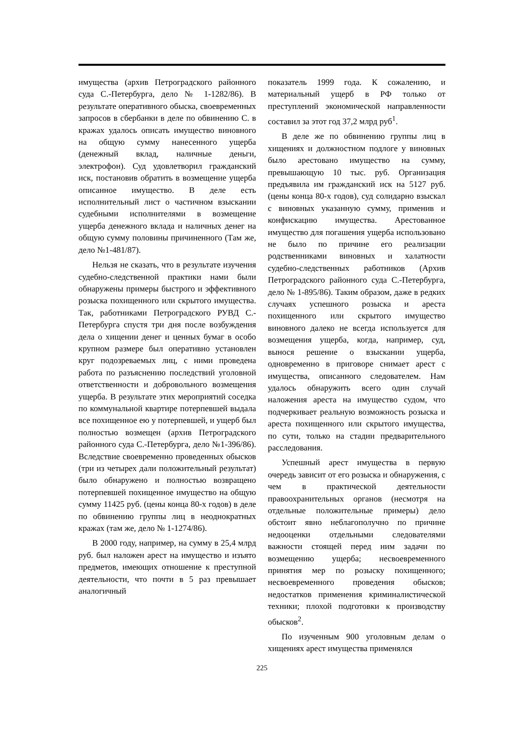имущества (архив Петроградского районного суда С.-Петербурга, дело № 1-1282/86). В результате оперативного обыска, своевременных запросов в сбербанки в деле по обвинению С. в кражах удалось описать имущество виновного на общую сумму нанесенного ущерба (денежный вклад, наличные деньги, электрофон). Суд удовлетворил гражданский иск, постановив обратить в возмещение ущерба описанное имущество. В деле есть исполнительный лист о частичном взыскании судебными исполнителями в возмещение ущерба денежного вклада и наличных денег на общую сумму половины причиненного (Там же, дело №1-481/87).
Нельзя не сказать, что в результате изучения судебно-следственной практики нами были обнаружены примеры быстрого и эффективного розыска похищенного или скрытого имущества. Так, работниками Петроградского РУВД С.-Петербурга спустя три дня после возбуждения дела о хищении денег и ценных бумаг в особо крупном размере был оперативно установлен круг подозреваемых лиц, с ними проведена работа по разъяснению последствий уголовной ответственности и добровольного возмещения ущерба. В результате этих мероприятий соседка по коммунальной квартире потерпевшей выдала все похищенное ею у потерпевшей, и ущерб был полностью возмещен (архив Петроградского районного суда С.-Петербурга, дело №1-396/86). Вследствие своевременно проведенных обысков (три из четырех дали положительный результат) было обнаружено и полностью возвращено потерпевшей похищенное имущество на общую сумму 11425 руб. (цены конца 80-х годов) в деле по обвинению группы лиц в неоднократных кражах (там же, дело № 1-1274/86).
В 2000 году, например, на сумму в 25,4 млрд руб. был наложен арест на имущество и изъято предметов, имеющих отношение к преступной деятельности, что почти в 5 раз превышает аналогичный
показатель 1999 года. К сожалению, и материальный ущерб в РФ только от преступлений экономической направленности составил за этот год 37,2 млрд руб<sup>1</sup>.
В деле же по обвинению группы лиц в хищениях и должностном подлоге у виновных было арестовано имущество на сумму, превышающую 10 тыс. руб. Организация предъявила им гражданский иск на 5127 руб. (цены конца 80-х годов), суд солидарно взыскал с виновных указанную сумму, применив и конфискацию имущества. Арестованное имущество для погашения ущерба использовано не было по причине его реализации родственниками виновных и халатности судебно-следственных работников (Архив Петроградского районного суда С.-Петербурга, дело № 1-895/86). Таким образом, даже в редких случаях успешного розыска и ареста похищенного или скрытого имущество виновного далеко не всегда используется для возмещения ущерба, когда, например, суд, вынося решение о взыскании ущерба, одновременно в приговоре снимает арест с имущества, описанного следователем. Нам удалось обнаружить всего один случай наложения ареста на имущество судом, что подчеркивает реальную возможность розыска и ареста похищенного или скрытого имущества, по сути, только на стадии предварительного расследования.
Успешный арест имущества в первую очередь зависит от его розыска и обнаружения, с чем в практической деятельности правоохранительных органов (несмотря на отдельные положительные примеры) дело обстоит явно неблагополучно по причине недооценки отдельными следователями важности стоящей перед ним задачи по возмещению ущерба; несвоевременного принятия мер по розыску похищенного; несвоевременного проведения обысков; недостатков применения криминалистической техники; плохой подготовки к производству обысков<sup>2</sup>.
По изученным 900 уголовным делам о хищениях арест имущества применялся
225